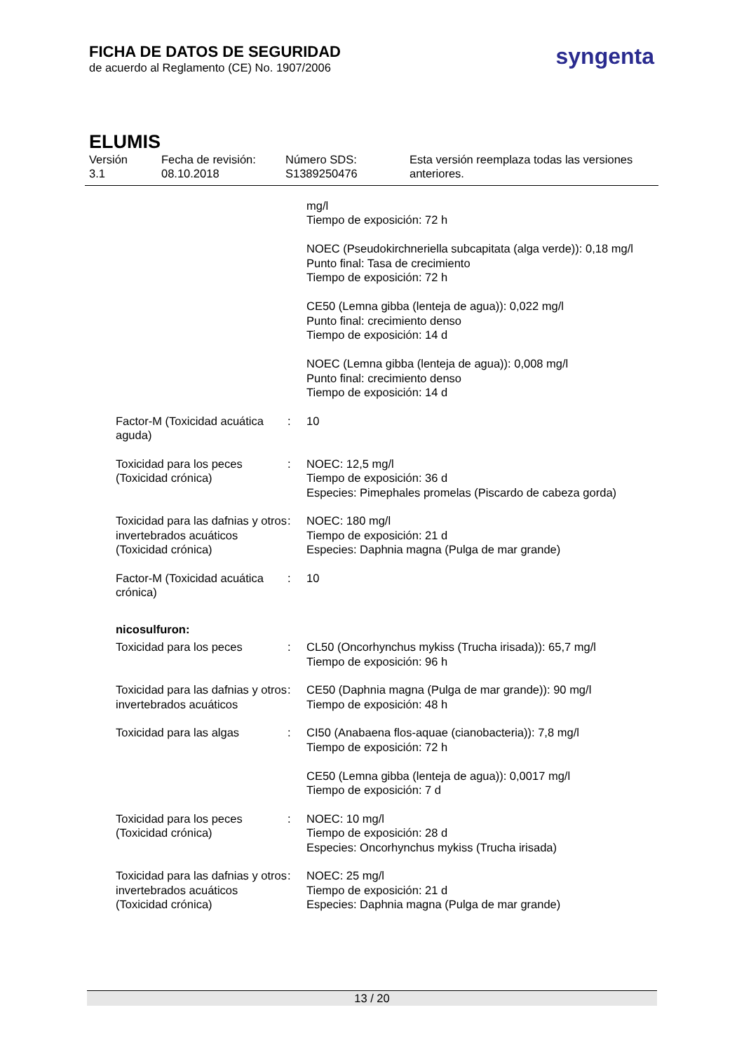FICHA DE DATOS DE SEGURIDAD
de acuerdo al Reglamento (CE) No. 1907/2006
syngenta
ELUMIS
Versión
3.1
Fecha de revisión:
08.10.2018
Número SDS:
S1389250476
Esta versión reemplaza todas las versiones
anteriores.
| | | mg/l Tiempo de exposición: 72 h NOEC (Pseudokirchneriella subcapitata (alga verde)): 0,18 mg/l Punto final: Tasa de crecimiento Tiempo de exposición: 72 h CE50 (Lemna gibba (lenteja de agua)): 0,022 mg/l Punto final: crecimiento denso Tiempo de exposición: 14 d NOEC (Lemna gibba (lenteja de agua)): 0,008 mg/l Punto final: crecimiento denso Tiempo de exposición: 14 d |
| Factor-M (Toxicidad acuática aguda) | : | 10 |
| Toxicidad para los peces (Toxicidad crónica) | : | NOEC: 12,5 mg/l Tiempo de exposición: 36 d Especies: Pimephales promelas (Piscardo de cabeza gorda) |
| Toxicidad para las dafnias y otros invertebrados acuáticos (Toxicidad crónica) | : | NOEC: 180 mg/l Tiempo de exposición: 21 d Especies: Daphnia magna (Pulga de mar grande) |
| Factor-M (Toxicidad acuática crónica) | : | 10 |
| nicosulfuron: | | |
| Toxicidad para los peces | : | CL50 (Oncorhynchus mykiss (Trucha irisada)): 65,7 mg/l Tiempo de exposición: 96 h |
| Toxicidad para las dafnias y otros invertebrados acuáticos | : | CE50 (Daphnia magna (Pulga de mar grande)): 90 mg/l Tiempo de exposición: 48 h |
| Toxicidad para las algas | : | CI50 (Anabaena flos-aquae (cianobacteria)): 7,8 mg/l Tiempo de exposición: 72 h CE50 (Lemna gibba (lenteja de agua)): 0,0017 mg/l Tiempo de exposición: 7 d |
| Toxicidad para los peces (Toxicidad crónica) | : | NOEC: 10 mg/l Tiempo de exposición: 28 d Especies: Oncorhynchus mykiss (Trucha irisada) |
| Toxicidad para las dafnias y otros invertebrados acuáticos (Toxicidad crónica) | : | NOEC: 25 mg/l Tiempo de exposición: 21 d Especies: Daphnia magna (Pulga de mar grande) |
13 / 20